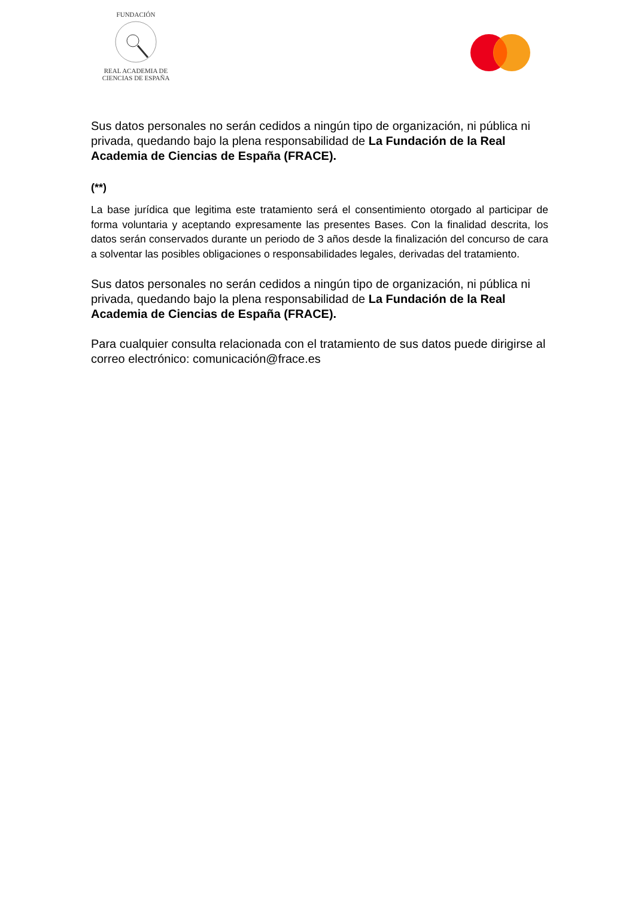FUNDACIÓN
REAL ACADEMIA DE CIENCIAS DE ESPAÑA
Sus datos personales no serán cedidos a ningún tipo de organización, ni pública ni privada, quedando bajo la plena responsabilidad de La Fundación de la Real Academia de Ciencias de España (FRACE).
(**)
La base jurídica que legitima este tratamiento será el consentimiento otorgado al participar de forma voluntaria y aceptando expresamente las presentes Bases. Con la finalidad descrita, los datos serán conservados durante un periodo de 3 años desde la finalización del concurso de cara a solventar las posibles obligaciones o responsabilidades legales, derivadas del tratamiento.
Sus datos personales no serán cedidos a ningún tipo de organización, ni pública ni privada, quedando bajo la plena responsabilidad de La Fundación de la Real Academia de Ciencias de España (FRACE).
Para cualquier consulta relacionada con el tratamiento de sus datos puede dirigirse al correo electrónico: comunicación@frace.es